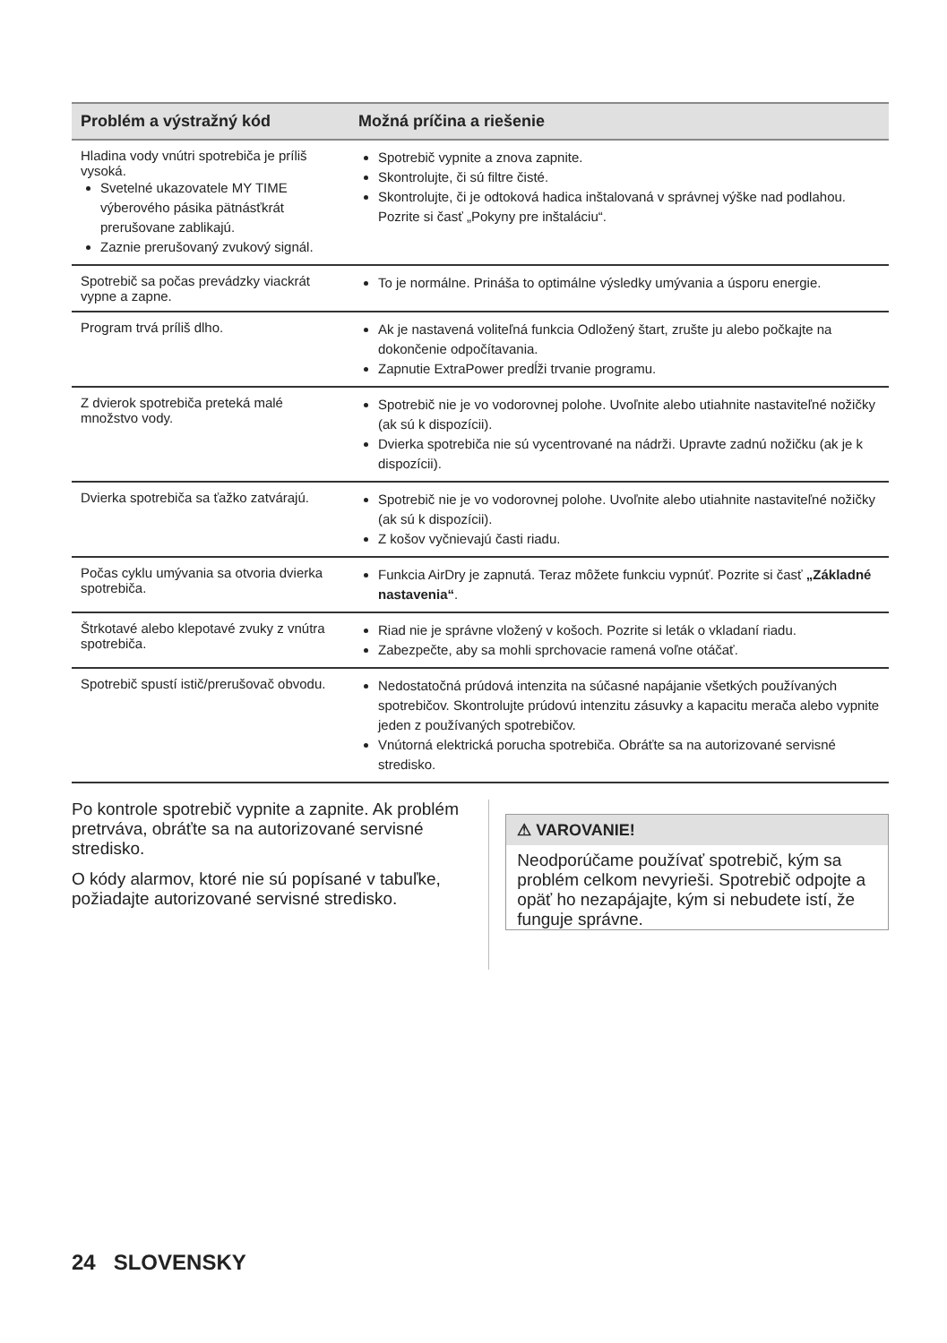| Problém a výstražný kód | Možná príčina a riešenie |
| --- | --- |
| Hladina vody vnútri spotrebiča je príliš vysoká. Svetelné ukazovatele MY TIME výberového pásika pätnásťkrát prerušovane zablikajú. Zaznie prerušovaný zvukový signál. | Spotrebič vypnite a znova zapnite. Skontrolujte, či sú filtre čisté. Skontrolujte, či je odtoková hadica inštalovaná v správnej výške nad podlahou. Pozrite si časť „Pokyny pre inštaláciu“. |
| Spotrebič sa počas prevádzky viackrát vypne a zapne. | To je normálne. Prináša to optimálne výsledky umývania a úsporu energie. |
| Program trvá príliš dlho. | Ak je nastavená voliteľná funkcia Odložený štart, zrušte ju alebo počkajte na dokončenie odpočítavania. Zapnutie ExtraPower predĺži trvanie programu. |
| Z dvierok spotrebiča preteká malé množstvo vody. | Spotrebič nie je vo vodorovnej polohe. Uvoľnite alebo utiahnite nastaviteľné nožičky (ak sú k dispozícii). Dvierka spotrebiča nie sú vycentrované na nádrži. Upravte zadnú nožičku (ak je k dispozícii). |
| Dvierka spotrebiča sa ťažko zatvárajú. | Spotrebič nie je vo vodorovnej polohe. Uvoľnite alebo utiahnite nastaviteľné nožičky (ak sú k dispozícii). Z košov vyčnievajú časti riadu. |
| Počas cyklu umývania sa otvoria dvierka spotrebiča. | Funkcia AirDry je zapnutá. Teraz môžete funkciu vypnúť. Pozrite si časť „Základné nastavenia“ . |
| Štrkotavé alebo klepotavé zvuky z vnútra spotrebiča. | Riad nie je správne vložený v košoch. Pozrite si leták o vkladaní riadu. Zabezpečte, aby sa mohli sprchovacie ramená voľne otáčať. |
| Spotrebič spustí istič/prerušovač obvodu. | Nedostatočná prúdová intenzita na súčasné napájanie všetkých používaných spotrebičov. Skontrolujte prúdovú intenzitu zásuvky a kapacitu merača alebo vypnite jeden z používaných spotrebičov. Vnútorná elektrická porucha spotrebiča. Obráťte sa na autorizované servisné stredisko. |
Po kontrole spotrebič vypnite a zapnite. Ak problém pretrváva, obráťte sa na autorizované servisné stredisko.
O kódy alarmov, ktoré nie sú popísané v tabuľke, požiadajte autorizované servisné stredisko.
⚠ VAROVANIE!
Neodporúčame používať spotrebič, kým sa problém celkom nevyrieši. Spotrebič odpojte a opäť ho nezapájajte, kým si nebudete istí, že funguje správne.
24 SLOVENSKY